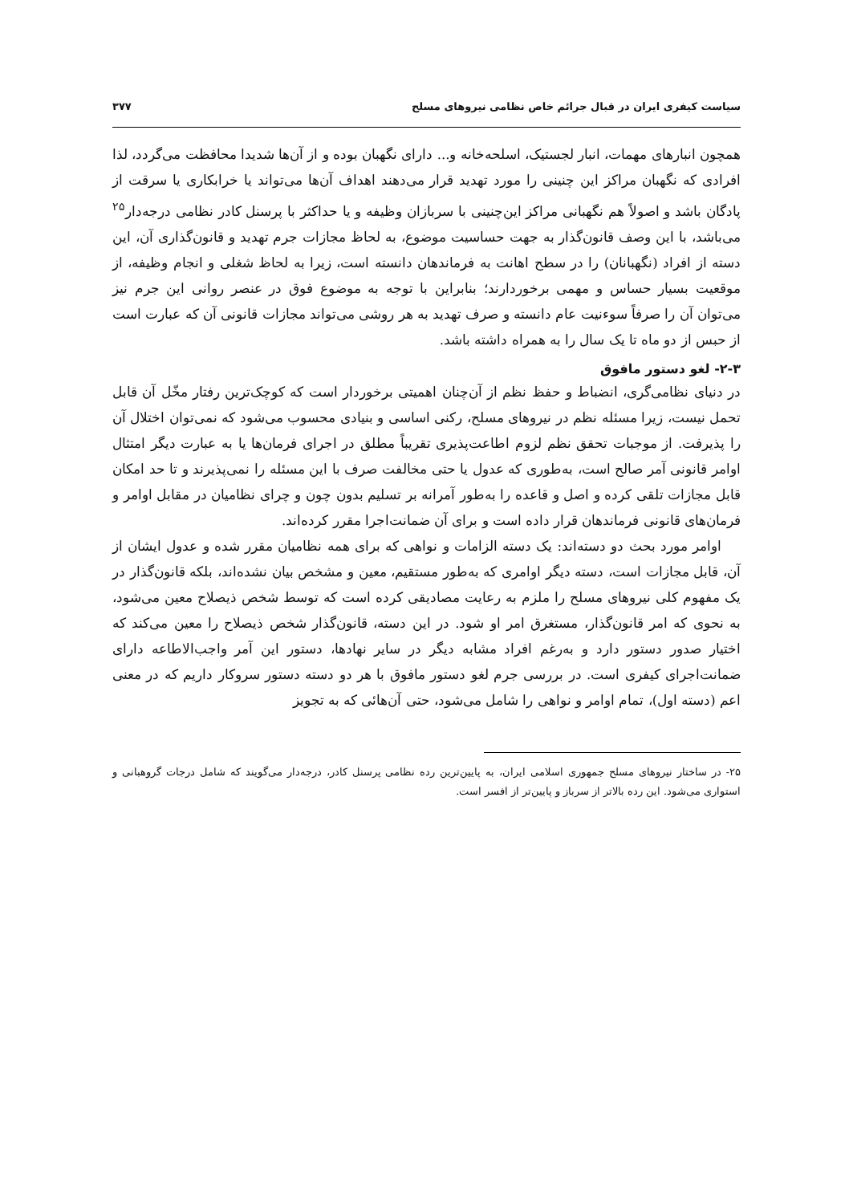سیاست کیفری ایران در قبال جرائم خاص نظامی نیروهای مسلح ۳۷۷
همچون انبارهای مهمات، انبار لجستیک، اسلحه‌خانه و... دارای نگهبان بوده و از آن‌ها شدیدا محافظت می‌گردد، لذا افرادی که نگهبان مراکز این چنینی را مورد تهدید قرار می‌دهند اهداف آن‌ها می‌تواند یا خرابکاری یا سرقت از پادگان باشد و اصولاً هم نگهبانی مراکز این‌چنینی با سربازان وظیفه و یا حداکثر با پرسنل کادر نظامی درجه‌دار<sup>۲۵</sup> می‌باشد، با این وصف قانون‌گذار به جهت حساسیت موضوع، به لحاظ مجازات جرم تهدید و قانون‌گذاری آن، این دسته از افراد (نگهبانان) را در سطح اهانت به فرماندهان دانسته است، زیرا به لحاظ شغلی و انجام وظیفه، از موقعیت بسیار حساس و مهمی برخوردارند؛ بنابراین با توجه به موضوع فوق در عنصر روانی این جرم نیز می‌توان آن را صرفاً سوءنیت عام دانسته و صرف تهدید به هر روشی می‌تواند مجازات قانونی آن که عبارت است از حبس از دو ماه تا یک سال را به همراه داشته باشد.
۲-۳- لغو دستور مافوق
در دنیای نظامی‌گری، انضباط و حفظ نظم از آن‌چنان اهمیتی برخوردار است که کوچک‌ترین رفتار مخّل آن قابل تحمل نیست، زیرا مسئله نظم در نیروهای مسلح، رکنی اساسی و بنیادی محسوب می‌شود که نمی‌توان اختلال آن را پذیرفت. از موجبات تحقق نظم لزوم اطاعت‌پذیری تقریباً مطلق در اجرای فرمان‌ها یا به عبارت دیگر امتثال اوامر قانونی آمر صالح است، به‌طوری که عدول یا حتی مخالفت صرف با این مسئله را نمی‌پذیرند و تا حد امکان قابل مجازات تلقی کرده و اصل و قاعده را به‌طور آمرانه بر تسلیم بدون چون و چرای نظامیان در مقابل اوامر و فرمان‌های قانونی فرماندهان قرار داده است و برای آن ضمانت‌اجرا مقرر کرده‌اند.
اوامر مورد بحث دو دسته‌اند: یک دسته الزامات و نواهی که برای همه نظامیان مقرر شده و عدول ایشان از آن، قابل مجازات است، دسته دیگر اوامری که به‌طور مستقیم، معین و مشخص بیان نشده‌اند، بلکه قانون‌گذار در یک مفهوم کلی نیروهای مسلح را ملزم به رعایت مصادیقی کرده است که توسط شخص ذیصلاح معین می‌شود، به نحوی که امر قانون‌گذار، مستغرق امر او شود. در این دسته، قانون‌گذار شخص ذیصلاح را معین می‌کند که اختیار صدور دستور دارد و به‌رغم افراد مشابه دیگر در سایر نهادها، دستور این آمر واجب‌الاطاعه دارای ضمانت‌اجرای کیفری است. در بررسی جرم لغو دستور مافوق با هر دو دسته دستور سروکار داریم که در معنی اعم (دسته اول)، تمام اوامر و نواهی را شامل می‌شود، حتی آن‌هائی که به تجویز
۲۵- در ساختار نیروهای مسلح جمهوری اسلامی ایران، به پایین‌ترین رده نظامی پرسنل کادر، درجه‌دار می‌گویند که شامل درجات گروهبانی و استواری می‌شود. این رده بالاتر از سرباز و پایین‌تر از افسر است.